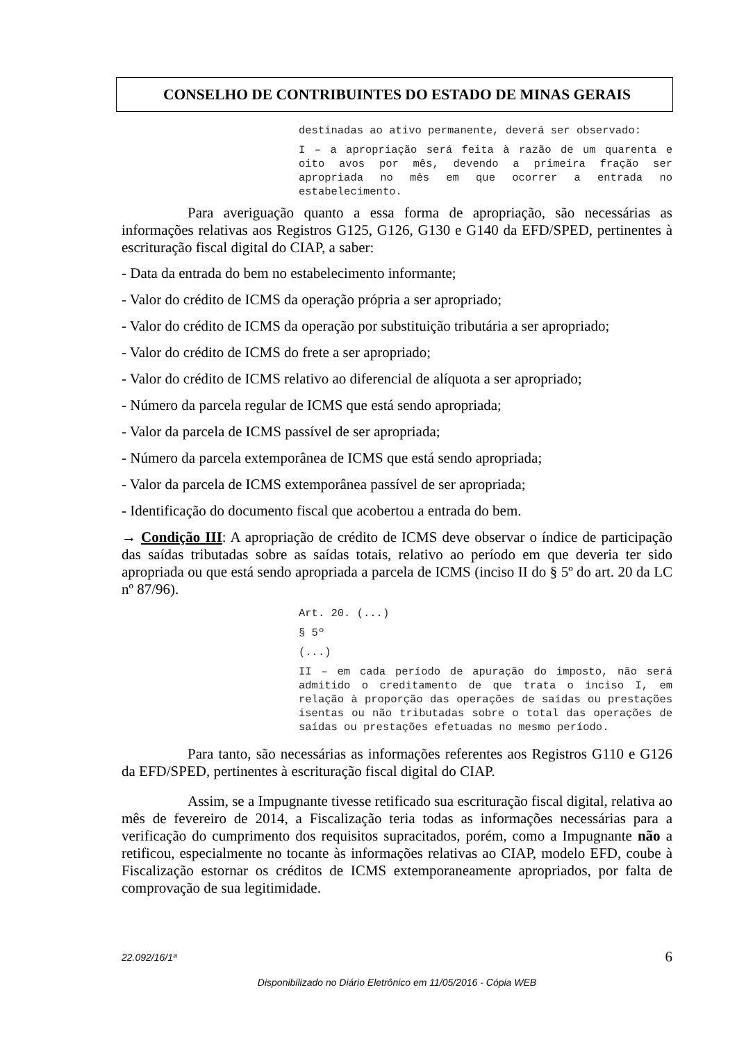CONSELHO DE CONTRIBUINTES DO ESTADO DE MINAS GERAIS
destinadas ao ativo permanente, deverá ser observado:
I – a apropriação será feita à razão de um quarenta e oito avos por mês, devendo a primeira fração ser apropriada no mês em que ocorrer a entrada no estabelecimento.
Para averiguação quanto a essa forma de apropriação, são necessárias as informações relativas aos Registros G125, G126, G130 e G140 da EFD/SPED, pertinentes à escrituração fiscal digital do CIAP, a saber:
- Data da entrada do bem no estabelecimento informante;
- Valor do crédito de ICMS da operação própria a ser apropriado;
- Valor do crédito de ICMS da operação por substituição tributária a ser apropriado;
- Valor do crédito de ICMS do frete a ser apropriado;
- Valor do crédito de ICMS relativo ao diferencial de alíquota a ser apropriado;
- Número da parcela regular de ICMS que está sendo apropriada;
- Valor da parcela de ICMS passível de ser apropriada;
- Número da parcela extemporânea de ICMS que está sendo apropriada;
- Valor da parcela de ICMS extemporânea passível de ser apropriada;
- Identificação do documento fiscal que acobertou a entrada do bem.
→ Condição III: A apropriação de crédito de ICMS deve observar o índice de participação das saídas tributadas sobre as saídas totais, relativo ao período em que deveria ter sido apropriada ou que está sendo apropriada a parcela de ICMS (inciso II do § 5º do art. 20 da LC nº 87/96).
Art. 20. (...)
§ 5º
(...)
II – em cada período de apuração do imposto, não será admitido o creditamento de que trata o inciso I, em relação à proporção das operações de saídas ou prestações isentas ou não tributadas sobre o total das operações de saídas ou prestações efetuadas no mesmo período.
Para tanto, são necessárias as informações referentes aos Registros G110 e G126 da EFD/SPED, pertinentes à escrituração fiscal digital do CIAP.
Assim, se a Impugnante tivesse retificado sua escrituração fiscal digital, relativa ao mês de fevereiro de 2014, a Fiscalização teria todas as informações necessárias para a verificação do cumprimento dos requisitos supracitados, porém, como a Impugnante não a retificou, especialmente no tocante às informações relativas ao CIAP, modelo EFD, coube à Fiscalização estornar os créditos de ICMS extemporaneamente apropriados, por falta de comprovação de sua legitimidade.
22.092/16/1ª 6
Disponibilizado no Diário Eletrônico em 11/05/2016 - Cópia WEB